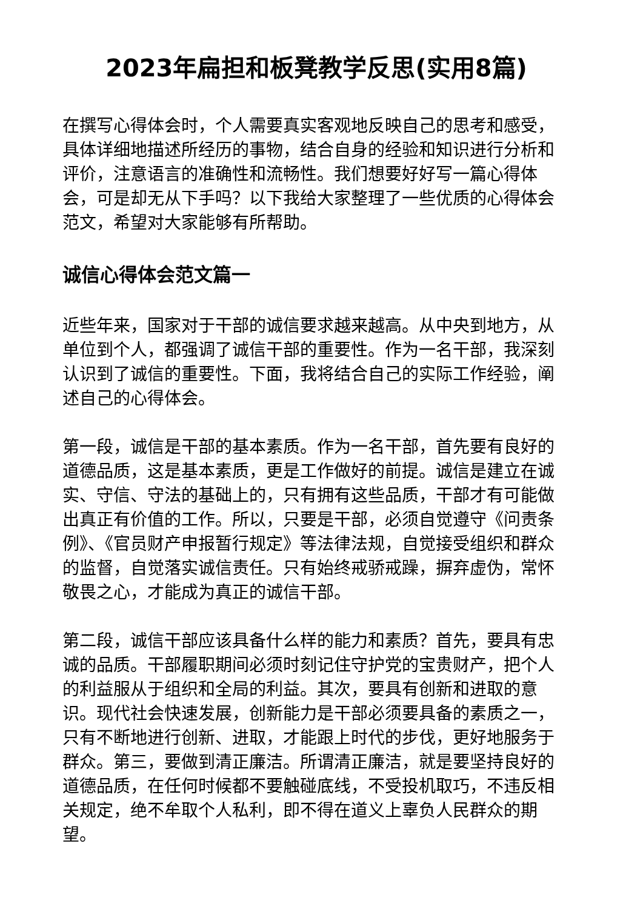2023年扁担和板凳教学反思(实用8篇)
在撰写心得体会时，个人需要真实客观地反映自己的思考和感受，具体详细地描述所经历的事物，结合自身的经验和知识进行分析和评价，注意语言的准确性和流畅性。我们想要好好写一篇心得体会，可是却无从下手吗？以下我给大家整理了一些优质的心得体会范文，希望对大家能够有所帮助。
诚信心得体会范文篇一
近些年来，国家对于干部的诚信要求越来越高。从中央到地方，从单位到个人，都强调了诚信干部的重要性。作为一名干部，我深刻认识到了诚信的重要性。下面，我将结合自己的实际工作经验，阐述自己的心得体会。
第一段，诚信是干部的基本素质。作为一名干部，首先要有良好的道德品质，这是基本素质，更是工作做好的前提。诚信是建立在诚实、守信、守法的基础上的，只有拥有这些品质，干部才有可能做出真正有价值的工作。所以，只要是干部，必须自觉遵守《问责条例》、《官员财产申报暂行规定》等法律法规，自觉接受组织和群众的监督，自觉落实诚信责任。只有始终戒骄戒躁，摒弃虚伪，常怀敬畏之心，才能成为真正的诚信干部。
第二段，诚信干部应该具备什么样的能力和素质？首先，要具有忠诚的品质。干部履职期间必须时刻记住守护党的宝贵财产，把个人的利益服从于组织和全局的利益。其次，要具有创新和进取的意识。现代社会快速发展，创新能力是干部必须要具备的素质之一，只有不断地进行创新、进取，才能跟上时代的步伐，更好地服务于群众。第三，要做到清正廉洁。所谓清正廉洁，就是要坚持良好的道德品质，在任何时候都不要触碰底线，不受投机取巧，不违反相关规定，绝不牟取个人私利，即不得在道义上辜负人民群众的期望。